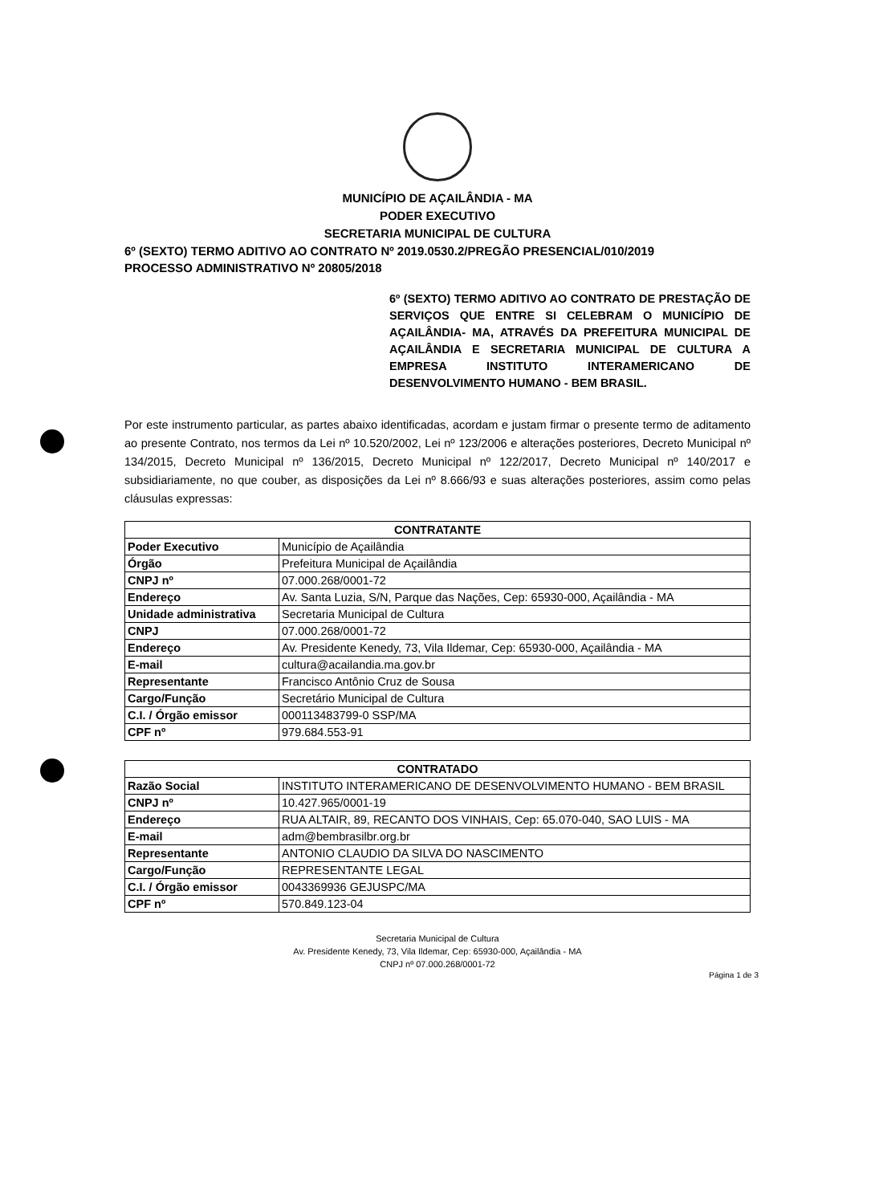MUNICÍPIO DE AÇAILÂNDIA - MA
PODER EXECUTIVO
SECRETARIA MUNICIPAL DE CULTURA
6º (SEXTO) TERMO ADITIVO AO CONTRATO Nº 2019.0530.2/PREGÃO PRESENCIAL/010/2019
PROCESSO ADMINISTRATIVO Nº 20805/2018
6º (SEXTO) TERMO ADITIVO AO CONTRATO DE PRESTAÇÃO DE SERVIÇOS QUE ENTRE SI CELEBRAM O MUNICÍPIO DE AÇAILÂNDIA- MA, ATRAVÉS DA PREFEITURA MUNICIPAL DE AÇAILÂNDIA E SECRETARIA MUNICIPAL DE CULTURA A EMPRESA INSTITUTO INTERAMERICANO DE DESENVOLVIMENTO HUMANO - BEM BRASIL.
Por este instrumento particular, as partes abaixo identificadas, acordam e justam firmar o presente termo de aditamento ao presente Contrato, nos termos da Lei nº 10.520/2002, Lei nº 123/2006 e alterações posteriores, Decreto Municipal nº 134/2015, Decreto Municipal nº 136/2015, Decreto Municipal nº 122/2017, Decreto Municipal nº 140/2017 e subsidiariamente, no que couber, as disposições da Lei nº 8.666/93 e suas alterações posteriores, assim como pelas cláusulas expressas:
| CONTRATANTE | |
| --- | --- |
| Poder Executivo | Município de Açailândia |
| Órgão | Prefeitura Municipal de Açailândia |
| CNPJ nº | 07.000.268/0001-72 |
| Endereço | Av. Santa Luzia, S/N, Parque das Nações, Cep: 65930-000, Açailândia - MA |
| Unidade administrativa | Secretaria Municipal de Cultura |
| CNPJ | 07.000.268/0001-72 |
| Endereço | Av. Presidente Kenedy, 73, Vila Ildemar, Cep: 65930-000, Açailândia - MA |
| E-mail | cultura@acailandia.ma.gov.br |
| Representante | Francisco Antônio Cruz de Sousa |
| Cargo/Função | Secretário Municipal de Cultura |
| C.I. / Órgão emissor | 000113483799-0 SSP/MA |
| CPF nº | 979.684.553-91 |
| CONTRATADO | |
| --- | --- |
| Razão Social | INSTITUTO INTERAMERICANO DE DESENVOLVIMENTO HUMANO - BEM BRASIL |
| CNPJ nº | 10.427.965/0001-19 |
| Endereço | RUA ALTAIR, 89, RECANTO DOS VINHAIS, Cep: 65.070-040, SAO LUIS - MA |
| E-mail | adm@bembrasilbr.org.br |
| Representante | ANTONIO CLAUDIO DA SILVA DO NASCIMENTO |
| Cargo/Função | REPRESENTANTE LEGAL |
| C.I. / Órgão emissor | 0043369936 GEJUSPC/MA |
| CPF nº | 570.849.123-04 |
Secretaria Municipal de Cultura
Av. Presidente Kenedy, 73, Vila Ildemar, Cep: 65930-000, Açailândia - MA
CNPJ nº 07.000.268/0001-72
Página 1 de 3